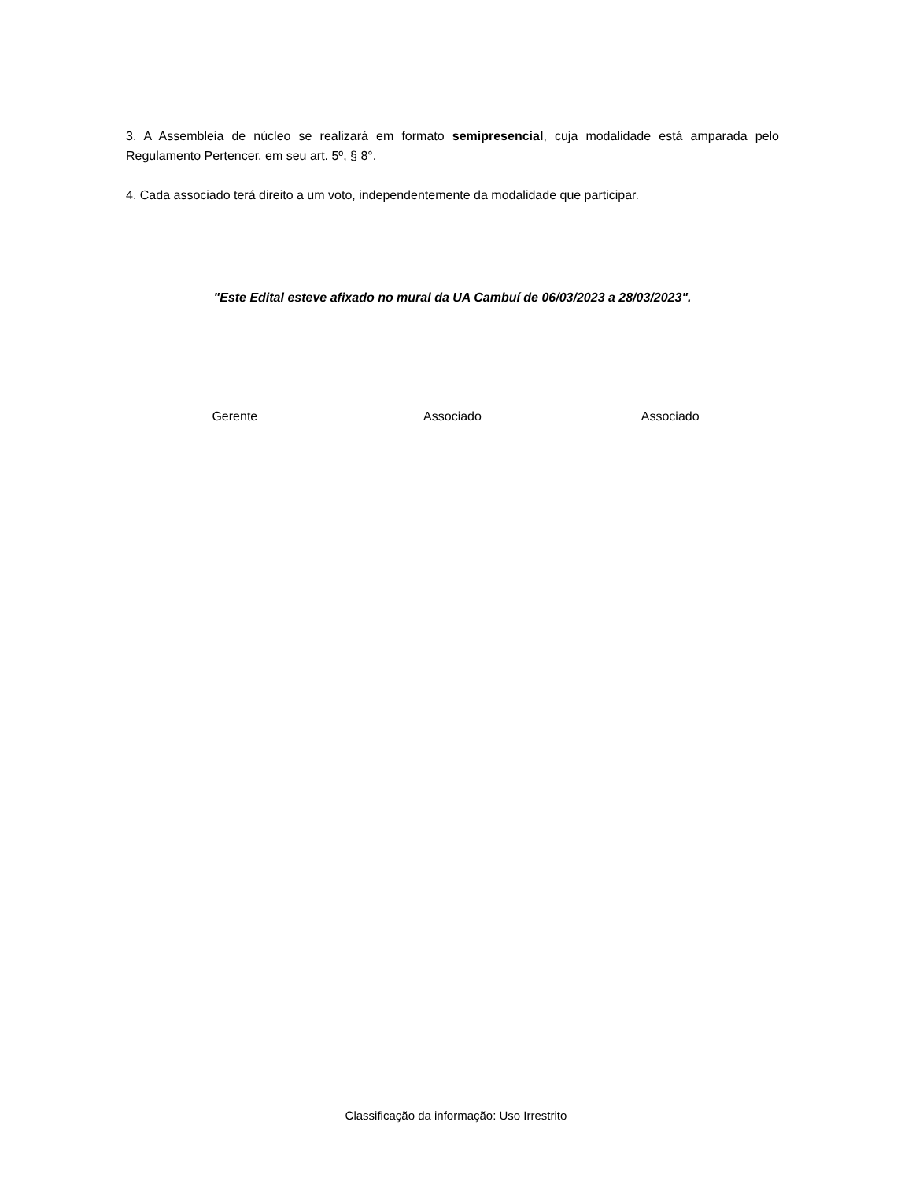3. A Assembleia de núcleo se realizará em formato semipresencial, cuja modalidade está amparada pelo Regulamento Pertencer, em seu art. 5º, § 8°.
4. Cada associado terá direito a um voto, independentemente da modalidade que participar.
"Este Edital esteve afixado no mural da UA Cambuí de 06/03/2023 a 28/03/2023".
Gerente Associado Associado
Classificação da informação: Uso Irrestrito